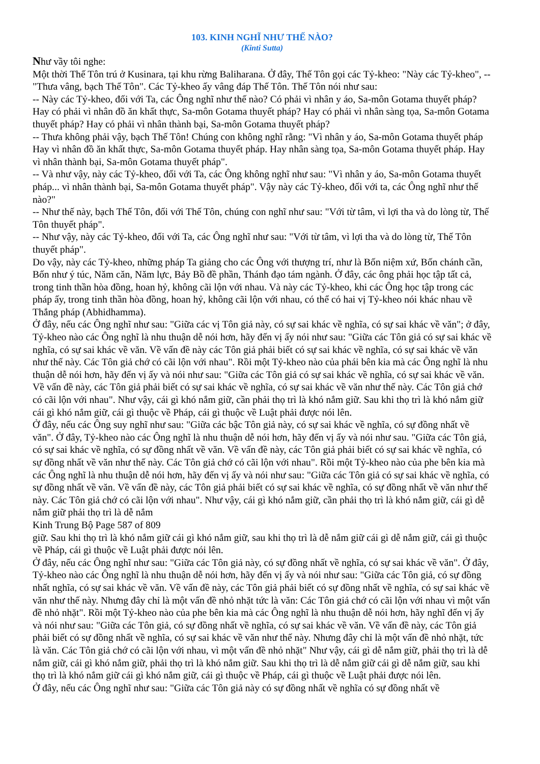103. KINH NGHĨ NHƯ THẾ NÀO?
(Kinti Sutta)
Như vầy tôi nghe:
Một thời Thế Tôn trú ở Kusinara, tại khu rừng Baliharana. Ở đây, Thế Tôn gọi các Tỷ-kheo: "Này các Tỷ-kheo", --"Thưa vâng, bạch Thế Tôn". Các Tỷ-kheo ấy vâng đáp Thế Tôn. Thế Tôn nói như sau:
-- Này các Tỷ-kheo, đối với Ta, các Ông nghĩ như thế nào? Có phải vì nhân y áo, Sa-môn Gotama thuyết pháp? Hay có phải vì nhân đồ ăn khất thực, Sa-môn Gotama thuyết pháp? Hay có phải vì nhân sàng tọa, Sa-môn Gotama thuyết pháp? Hay có phải vì nhân thành bại, Sa-môn Gotama thuyết pháp?
-- Thưa không phải vậy, bạch Thế Tôn! Chúng con không nghĩ rằng: "Vì nhân y áo, Sa-môn Gotama thuyết pháp Hay vì nhân đồ ăn khất thực, Sa-môn Gotama thuyết pháp. Hay nhân sàng tọa, Sa-môn Gotama thuyết pháp. Hay vì nhân thành bại, Sa-môn Gotama thuyết pháp".
-- Và như vậy, này các Tỷ-kheo, đối với Ta, các Ông không nghĩ như sau: "Vì nhân y áo, Sa-môn Gotama thuyết pháp... vì nhân thành bại, Sa-môn Gotama thuyết pháp". Vậy này các Tỷ-kheo, đối với ta, các Ông nghĩ như thế nào?"
-- Như thế này, bạch Thế Tôn, đối với Thế Tôn, chúng con nghĩ như sau: "Với từ tâm, vì lợi tha và do lòng từ, Thế Tôn thuyết pháp".
-- Như vậy, này các Tỷ-kheo, đối với Ta, các Ông nghĩ như sau: "Với từ tâm, vì lợi tha và do lòng từ, Thế Tôn thuyết pháp".
Do vậy, này các Tỷ-kheo, những pháp Ta giảng cho các Ông với thượng trí, như là Bốn niệm xứ, Bốn chánh cần, Bốn như ý túc, Năm căn, Năm lực, Bảy Bồ đề phần, Thánh đạo tám ngành. Ở đây, các ông phải học tập tất cả, trong tinh thần hòa đồng, hoan hỷ, không cãi lộn với nhau. Và này các Tỷ-kheo, khi các Ông học tập trong các pháp ấy, trong tinh thần hòa đồng, hoan hỷ, không cãi lộn với nhau, có thể có hai vị Tỷ-kheo nói khác nhau về Thắng pháp (Abhidhamma).
Ở đây, nếu các Ông nghĩ như sau: "Giữa các vị Tôn giả này, có sự sai khác về nghĩa, có sự sai khác về văn"; ở đây, Tỷ-kheo nào các Ông nghĩ là nhu thuận dễ nói hơn, hãy đến vị ấy nói như sau: "Giữa các Tôn giả có sự sai khác về nghĩa, có sự sai khác về văn. Về vấn đề này các Tôn giả phải biết có sự sai khác về nghĩa, có sự sai khác về văn như thế này. Các Tôn giả chớ có cãi lộn với nhau". Rồi một Tỷ-kheo nào của phái bên kia mà các Ông nghĩ là nhu thuận dễ nói hơn, hãy đến vị ấy và nói như sau: "Giữa các Tôn giả có sự sai khác về nghĩa, có sự sai khác về văn. Về vấn đề này, các Tôn giả phải biết có sự sai khác về nghĩa, có sự sai khác về văn như thế này. Các Tôn giả chớ có cãi lộn với nhau". Như vậy, cái gì khó nắm giữ, cần phải thọ trì là khó nắm giữ. Sau khi thọ trì là khó nắm giữ cái gì khó nắm giữ, cái gì thuộc về Pháp, cái gì thuộc về Luật phải được nói lên.
Ở đây, nếu các Ông suy nghĩ như sau: "Giữa các bậc Tôn giả này, có sự sai khác về nghĩa, có sự đồng nhất về văn". Ở đây, Tỷ-kheo nào các Ông nghĩ là nhu thuận dễ nói hơn, hãy đến vị ấy và nói như sau. "Giữa các Tôn giả, có sự sai khác về nghĩa, có sự đồng nhất về văn. Về vấn đề này, các Tôn giả phải biết có sự sai khác về nghĩa, có sự đồng nhất về văn như thế này. Các Tôn giả chớ có cãi lộn với nhau". Rồi một Tỷ-kheo nào của phe bên kia mà các Ông nghĩ là nhu thuận dễ nói hơn, hãy đến vị ấy và nói như sau: "Giữa các Tôn giả có sự sai khác về nghĩa, có sự đồng nhất về văn. Về vấn đề này, các Tôn giả phải biết có sự sai khác về nghĩa, có sự đồng nhất về văn như thế này. Các Tôn giả chớ có cãi lộn với nhau". Như vậy, cái gì khó nắm giữ, cần phải thọ trì là khó nắm giữ, cái gì dễ nắm giữ phải thọ trì là dễ nắm
Kinh Trung Bộ Page 587 of 809
giữ. Sau khi thọ trì là khó nắm giữ cái gì khó nắm giữ, sau khi thọ trì là dễ nắm giữ cái gì dễ nắm giữ, cái gì thuộc về Pháp, cái gì thuộc về Luật phải được nói lên.
Ở đây, nếu các Ông nghĩ như sau: "Giữa các Tôn giả này, có sự đồng nhất về nghĩa, có sự sai khác về văn". Ở đây, Tỷ-kheo nào các Ông nghĩ là nhu thuận dễ nói hơn, hãy đến vị ấy và nói như sau: "Giữa các Tôn giả, có sự đồng nhất nghĩa, có sự sai khác về văn. Về vấn đề này, các Tôn giả phải biết có sự đồng nhất về nghĩa, có sự sai khác về văn như thế này. Nhưng đây chỉ là một vấn đề nhỏ nhặt tức là văn: Các Tôn giả chớ có cãi lộn với nhau vì một vấn đề nhỏ nhặt". Rồi một Tỷ-kheo nào của phe bên kia mà các Ông nghĩ là nhu thuận dễ nói hơn, hãy nghĩ đến vị ấy và nói như sau: "Giữa các Tôn giả, có sự đồng nhất về nghĩa, có sự sai khác về văn. Về vấn đề này, các Tôn giả phải biết có sự đồng nhất về nghĩa, có sự sai khác về văn như thế này. Nhưng đây chỉ là một vấn đề nhỏ nhặt, tức là văn. Các Tôn giả chớ có cãi lộn với nhau, vì một vấn đề nhỏ nhặt" Như vậy, cái gì dễ nắm giữ, phải thọ trì là dễ nắm giữ, cái gì khó nắm giữ, phải thọ trì là khó nắm giữ. Sau khi thọ trì là dễ nắm giữ cái gì dễ nắm giữ, sau khi thọ trì là khó nắm giữ cái gì khó nắm giữ, cái gì thuộc về Pháp, cái gì thuộc về Luật phải được nói lên.
Ở đây, nếu các Ông nghĩ như sau: "Giữa các Tôn giả này có sự đồng nhất về nghĩa có sự đồng nhất về